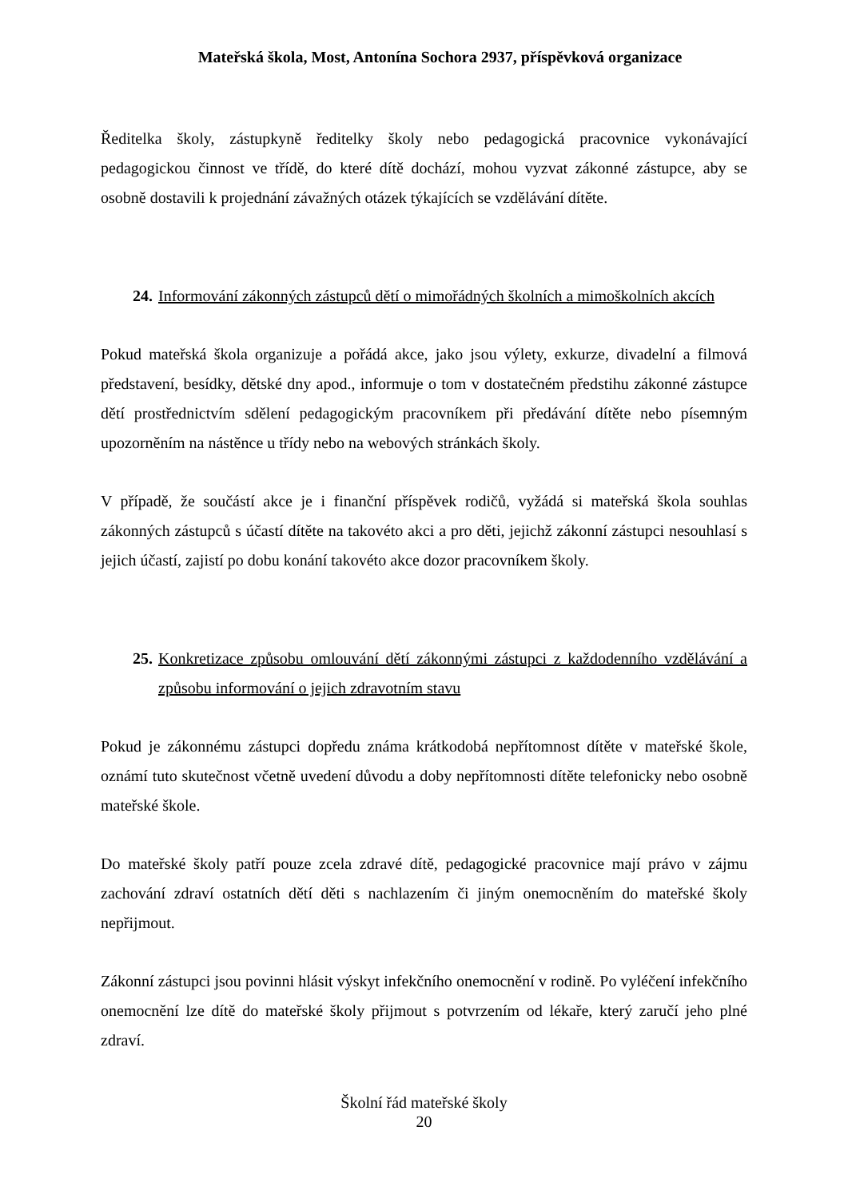Mateřská škola, Most, Antonína Sochora 2937, příspěvková organizace
Ředitelka školy, zástupkyně ředitelky školy nebo pedagogická pracovnice vykonávající pedagogickou činnost ve třídě, do které dítě dochází, mohou vyzvat zákonné zástupce, aby se osobně dostavili k projednání závažných otázek týkajících se vzdělávání dítěte.
24. Informování zákonných zástupců dětí o mimořádných školních a mimoškolních akcích
Pokud mateřská škola organizuje a pořádá akce, jako jsou výlety, exkurze, divadelní a filmová představení, besídky, dětské dny apod., informuje o tom v dostatečném předstihu zákonné zástupce dětí prostřednictvím sdělení pedagogickým pracovníkem při předávání dítěte nebo písemným upozorněním na nástěnce u třídy nebo na webových stránkách školy.
V případě, že součástí akce je i finanční příspěvek rodičů, vyžádá si mateřská škola souhlas zákonných zástupců s účastí dítěte na takovéto akci a pro děti, jejichž zákonní zástupci nesouhlasí s jejich účastí, zajistí po dobu konání takovéto akce dozor pracovníkem školy.
25. Konkretizace způsobu omlouvání dětí zákonnými zástupci z každodenního vzdělávání a způsobu informování o jejich zdravotním stavu
Pokud je zákonnému zástupci dopředu známa krátkodobá nepřítomnost dítěte v mateřské škole, oznámí tuto skutečnost včetně uvedení důvodu a doby nepřítomnosti dítěte telefonicky nebo osobně mateřské škole.
Do mateřské školy patří pouze zcela zdravé dítě, pedagogické pracovnice mají právo v zájmu zachování zdraví ostatních dětí děti s nachlazením či jiným onemocněním do mateřské školy nepřijmout.
Zákonní zástupci jsou povinni hlásit výskyt infekčního onemocnění v rodině. Po vyléčení infekčního onemocnění lze dítě do mateřské školy přijmout s potvrzením od lékaře, který zaručí jeho plné zdraví.
Školní řád mateřské školy
20